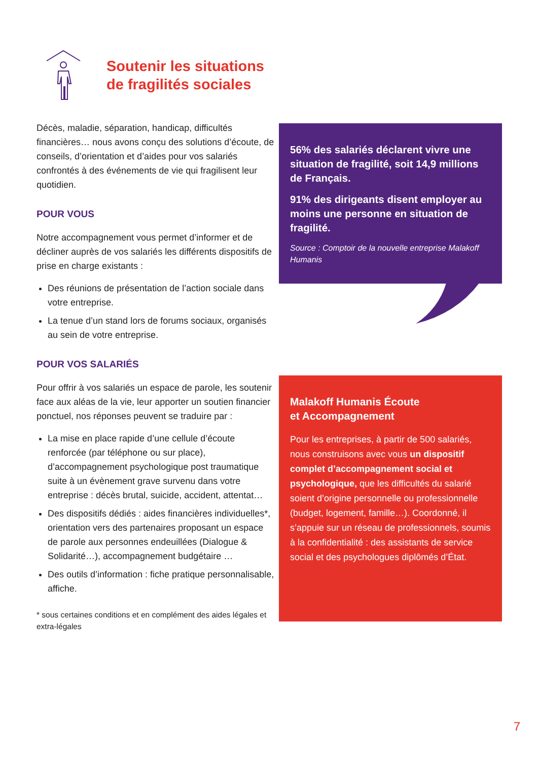Soutenir les situations
de fragilités sociales
Décès, maladie, séparation, handicap, difficultés financières… nous avons conçu des solutions d’écoute, de conseils, d’orientation et d’aides pour vos salariés confrontés à des événements de vie qui fragilisent leur quotidien.
POUR VOUS
Notre accompagnement vous permet d’informer et de décliner auprès de vos salariés les différents dispositifs de prise en charge existants :
Des réunions de présentation de l’action sociale dans votre entreprise.
La tenue d’un stand lors de forums sociaux, organisés au sein de votre entreprise.
POUR VOS SALARIÉS
Pour offrir à vos salariés un espace de parole, les soutenir face aux aléas de la vie, leur apporter un soutien financier ponctuel, nos réponses peuvent se traduire par :
La mise en place rapide d’une cellule d’écoute renforcée (par téléphone ou sur place), d’accompagnement psychologique post traumatique suite à un évènement grave survenu dans votre entreprise : décès brutal, suicide, accident, attentat…
Des dispositifs dédiés : aides financières individuelles*, orientation vers des partenaires proposant un espace de parole aux personnes endeuillées (Dialogue & Solidarité…), accompagnement budgétaire …
Des outils d’information : fiche pratique personnalisable, affiche.
* sous certaines conditions et en complément des aides légales et extra-légales
56% des salariés déclarent vivre une situation de fragilité, soit 14,9 millions de Français.
91% des dirigeants disent employer au moins une personne en situation de fragilité.
Source : Comptoir de la nouvelle entreprise Malakoff Humanis
Malakoff Humanis Écoute
et Accompagnement
Pour les entreprises, à partir de 500 salariés, nous construisons avec vous un dispositif complet d’accompagnement social et psychologique, que les difficultés du salarié soient d’origine personnelle ou professionnelle (budget, logement, famille…). Coordonné, il s’appuie sur un réseau de professionnels, soumis à la confidentialité : des assistants de service social et des psychologues diplômés d’État.
7